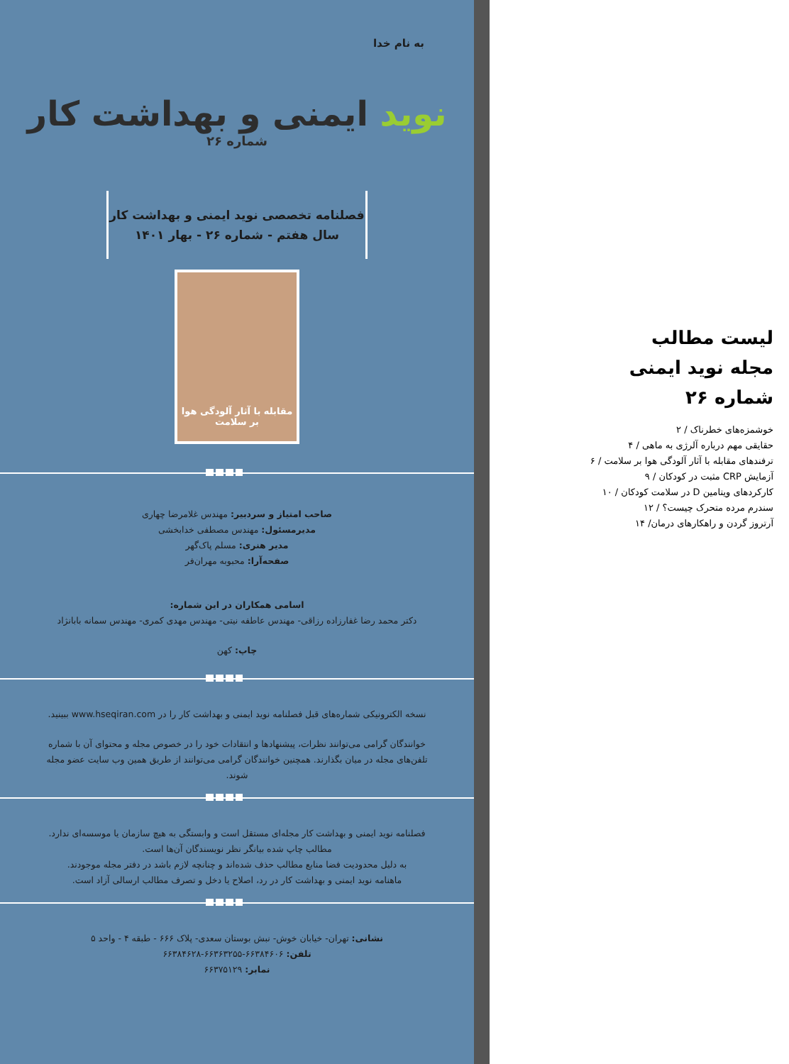به نام خدا
نوید ایمنی و بهداشت کار
شماره ۲۶
فصلنامه تخصصی نوید ایمنی و بهداشت کار
سال هفتم - شماره ۲۶ - بهار ۱۴۰۱
مقابله با آثار آلودگی هوا بر سلامت
صاحب امتیاز و سردبیر: مهندس غلامرضا چهاری
مدیرمسئول: مهندس مصطفی خدابخشی
مدیر هنری: مسلم پاک‌گهر
صفحه‌آرا: محبوبه مهران‌فر
اسامی همکاران در این شماره:
دکتر محمد رضا غفارزاده رزاقی- مهندس عاطفه نیتی- مهندس مهدی کمری- مهندس سمانه بابانژاد
چاپ: کهن
نسخه الکترونیکی شماره‌های قبل فصلنامه نوید ایمنی و بهداشت کار را در www.hseqiran.com ببینید.
خوانندگان گرامی می‌توانند نظرات، پیشنهادها و انتقادات خود را در خصوص مجله و محتوای آن با شماره تلفن‌های مجله در میان بگذارند. همچنین خوانندگان گرامی می‌توانند از طریق همین وب سایت عضو مجله شوند.
فصلنامه نوید ایمنی و بهداشت کار مجله‌ای مستقل است و وابستگی به هیچ سازمان یا موسسه‌ای ندارد.
مطالب چاپ شده بیانگر نظر نویسندگان آن‌ها است.
به دلیل محدودیت فضا منابع مطالب حذف شده‌اند و چنانچه لازم باشد در دفتر مجله موجودند.
ماهنامه نوید ایمنی و بهداشت کار در رد، اصلاح یا دخل و تصرف مطالب ارسالی آزاد است.
نشانی: تهران- خیابان خوش- نبش بوستان سعدی- پلاک ۶۶۶ - طبقه ۴ - واحد ۵
تلفن: ۶۶۳۸۴۶۰۶-۶۶۳۶۳۲۵۵-۶۶۳۸۴۶۲۸
نمابر: ۶۶۳۷۵۱۲۹
لیست مطالب
مجله نوید ایمنی
شماره ۲۶
خوشمزه‌های خطرناک / ۲
حقایقی مهم درباره آلرژی به ماهی / ۴
ترفندهای مقابله با آثار آلودگی هوا بر سلامت / ۶
آزمایش CRP مثبت در کودکان / ۹
کارکردهای ویتامین D در سلامت کودکان / ۱۰
سندرم مرده متحرک چیست؟ / ۱۲
آرتروز گردن و راهکارهای درمان/ ۱۴